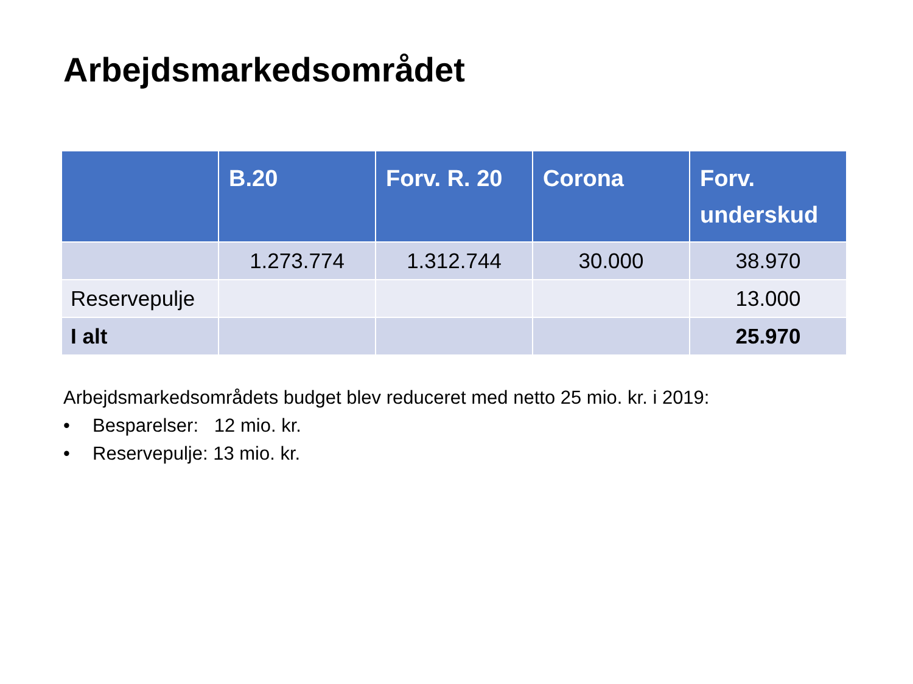Arbejdsmarkedsområdet
| | B.20 | Forv. R. 20 | Corona | Forv. underskud |
| --- | --- | --- | --- | --- |
| | 1.273.774 | 1.312.744 | 30.000 | 38.970 |
| Reservepulje | | | | 13.000 |
| I alt | | | | 25.970 |
Arbejdsmarkedsområdets budget blev reduceret med netto 25 mio. kr. i 2019:
• Besparelser: 12 mio. kr.
• Reservepulje: 13 mio. kr.